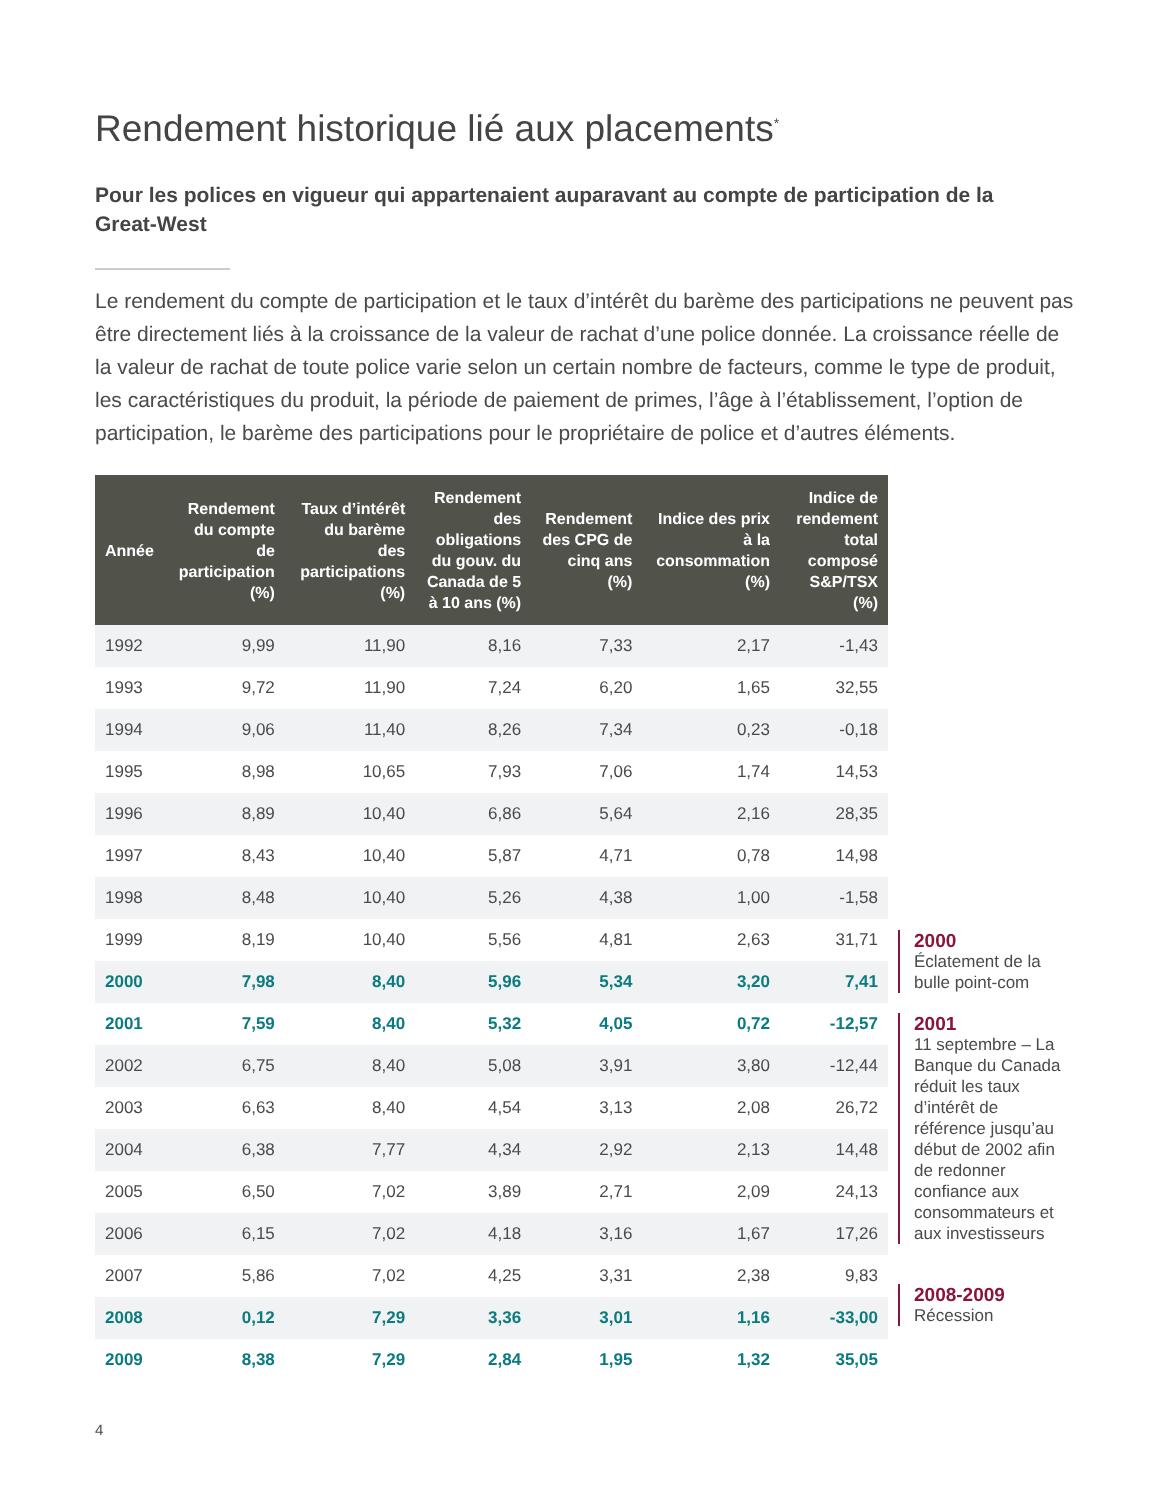Rendement historique lié aux placements<sup>*</sup>
Pour les polices en vigueur qui appartenaient auparavant au compte de participation de la Great-West
Le rendement du compte de participation et le taux d’intérêt du barème des participations ne peuvent pas être directement liés à la croissance de la valeur de rachat d’une police donnée. La croissance réelle de la valeur de rachat de toute police varie selon un certain nombre de facteurs, comme le type de produit, les caractéristiques du produit, la période de paiement de primes, l’âge à l’établissement, l’option de participation, le barème des participations pour le propriétaire de police et d’autres éléments.
| Année | Rendement du compte de participation (%) | Taux d’intérêt du barème des participations (%) | Rendement des obligations du gouv. du Canada de 5 à 10 ans (%) | Rendement des CPG de cinq ans (%) | Indice des prix à la consommation (%) | Indice de rendement total composé S&P/TSX (%) |
| --- | --- | --- | --- | --- | --- | --- |
| 1992 | 9,99 | 11,90 | 8,16 | 7,33 | 2,17 | -1,43 |
| 1993 | 9,72 | 11,90 | 7,24 | 6,20 | 1,65 | 32,55 |
| 1994 | 9,06 | 11,40 | 8,26 | 7,34 | 0,23 | -0,18 |
| 1995 | 8,98 | 10,65 | 7,93 | 7,06 | 1,74 | 14,53 |
| 1996 | 8,89 | 10,40 | 6,86 | 5,64 | 2,16 | 28,35 |
| 1997 | 8,43 | 10,40 | 5,87 | 4,71 | 0,78 | 14,98 |
| 1998 | 8,48 | 10,40 | 5,26 | 4,38 | 1,00 | -1,58 |
| 1999 | 8,19 | 10,40 | 5,56 | 4,81 | 2,63 | 31,71 |
| 2000 | 7,98 | 8,40 | 5,96 | 5,34 | 3,20 | 7,41 |
| 2001 | 7,59 | 8,40 | 5,32 | 4,05 | 0,72 | -12,57 |
| 2002 | 6,75 | 8,40 | 5,08 | 3,91 | 3,80 | -12,44 |
| 2003 | 6,63 | 8,40 | 4,54 | 3,13 | 2,08 | 26,72 |
| 2004 | 6,38 | 7,77 | 4,34 | 2,92 | 2,13 | 14,48 |
| 2005 | 6,50 | 7,02 | 3,89 | 2,71 | 2,09 | 24,13 |
| 2006 | 6,15 | 7,02 | 4,18 | 3,16 | 1,67 | 17,26 |
| 2007 | 5,86 | 7,02 | 4,25 | 3,31 | 2,38 | 9,83 |
| 2008 | 0,12 | 7,29 | 3,36 | 3,01 | 1,16 | -33,00 |
| 2009 | 8,38 | 7,29 | 2,84 | 1,95 | 1,32 | 35,05 |
2000
Éclatement de la bulle point-com
2001
11 septembre – La Banque du Canada réduit les taux d’intérêt de référence jusqu’au début de 2002 afin de redonner confiance aux consommateurs et aux investisseurs
2008-2009
Récession
4